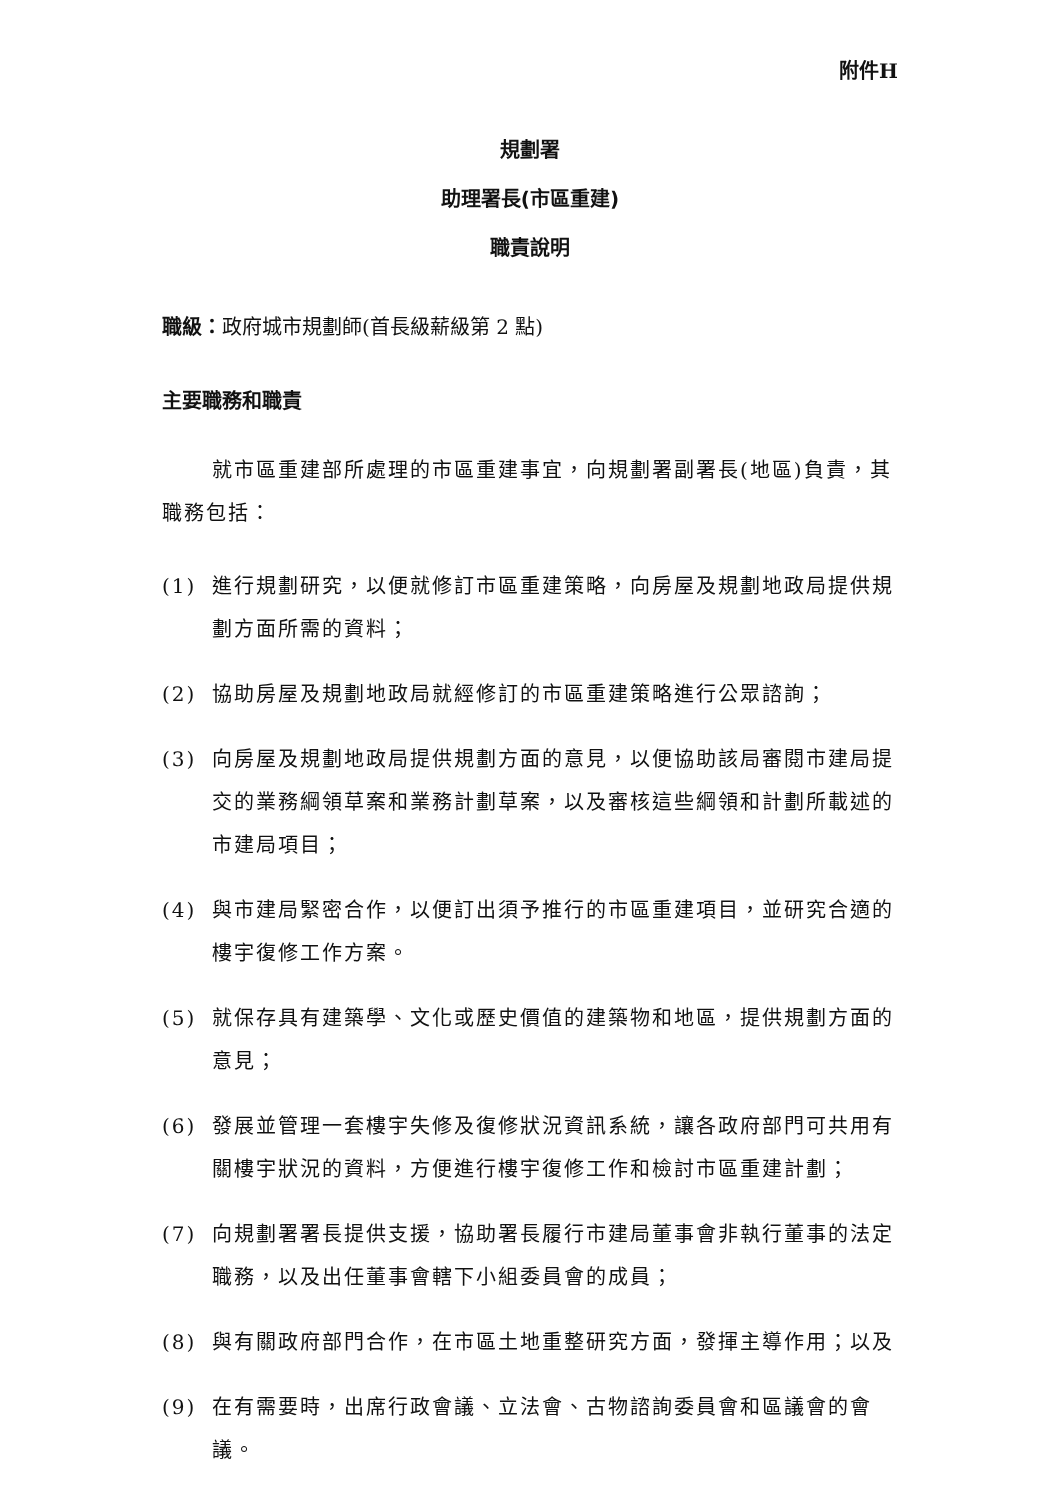附件H
規劃署
助理署長(市區重建)
職責說明
職級：政府城市規劃師(首長級薪級第 2 點)
主要職務和職責
就市區重建部所處理的市區重建事宜，向規劃署副署長(地區)負責，其職務包括：
(1) 進行規劃研究，以便就修訂市區重建策略，向房屋及規劃地政局提供規劃方面所需的資料；
(2) 協助房屋及規劃地政局就經修訂的市區重建策略進行公眾諮詢；
(3) 向房屋及規劃地政局提供規劃方面的意見，以便協助該局審閱市建局提交的業務綱領草案和業務計劃草案，以及審核這些綱領和計劃所載述的市建局項目；
(4) 與市建局緊密合作，以便訂出須予推行的市區重建項目，並研究合適的樓宇復修工作方案。
(5) 就保存具有建築學、文化或歷史價值的建築物和地區，提供規劃方面的意見；
(6) 發展並管理一套樓宇失修及復修狀況資訊系統，讓各政府部門可共用有關樓宇狀況的資料，方便進行樓宇復修工作和檢討市區重建計劃；
(7) 向規劃署署長提供支援，協助署長履行市建局董事會非執行董事的法定職務，以及出任董事會轄下小組委員會的成員；
(8) 與有關政府部門合作，在市區土地重整研究方面，發揮主導作用；以及
(9) 在有需要時，出席行政會議、立法會、古物諮詢委員會和區議會的會議。